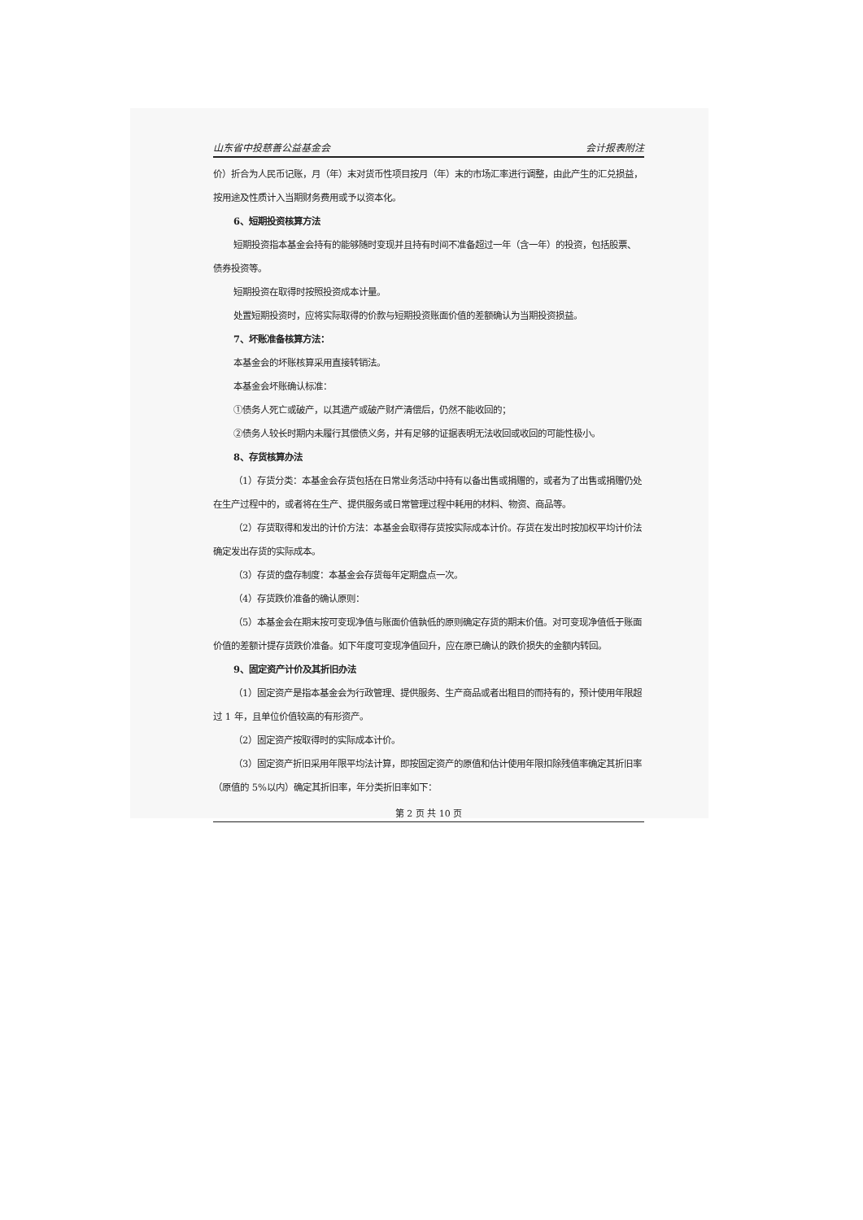山东省中投慈善公益基金会 会计报表附注
价）折合为人民币记账，月（年）末对货币性项目按月（年）末的市场汇率进行调整，由此产生的汇兑损益，按用途及性质计入当期财务费用或予以资本化。
6、短期投资核算方法
短期投资指本基金会持有的能够随时变现并且持有时间不准备超过一年（含一年）的投资，包括股票、债券投资等。
短期投资在取得时按照投资成本计量。
处置短期投资时，应将实际取得的价款与短期投资账面价值的差额确认为当期投资损益。
7、坏账准备核算方法：
本基金会的坏账核算采用直接转销法。
本基金会坏账确认标准：
①债务人死亡或破产，以其遗产或破产财产清偿后，仍然不能收回的；
②债务人较长时期内未履行其偿债义务，并有足够的证据表明无法收回或收回的可能性极小。
8、存货核算办法
（1）存货分类：本基金会存货包括在日常业务活动中持有以备出售或捐赠的，或者为了出售或捐赠仍处在生产过程中的，或者将在生产、提供服务或日常管理过程中耗用的材料、物资、商品等。
（2）存货取得和发出的计价方法：本基金会取得存货按实际成本计价。存货在发出时按加权平均计价法确定发出存货的实际成本。
（3）存货的盘存制度：本基金会存货每年定期盘点一次。
（4）存货跌价准备的确认原则：
（5）本基金会在期末按可变现净值与账面价值孰低的原则确定存货的期末价值。对可变现净值低于账面价值的差额计提存货跌价准备。如下年度可变现净值回升，应在原已确认的跌价损失的金额内转回。
9、固定资产计价及其折旧办法
（1）固定资产是指本基金会为行政管理、提供服务、生产商品或者出租目的而持有的，预计使用年限超过 1 年，且单位价值较高的有形资产。
（2）固定资产按取得时的实际成本计价。
（3）固定资产折旧采用年限平均法计算，即按固定资产的原值和估计使用年限扣除残值率确定其折旧率（原值的 5%以内）确定其折旧率，年分类折旧率如下：
第 2 页 共 10 页